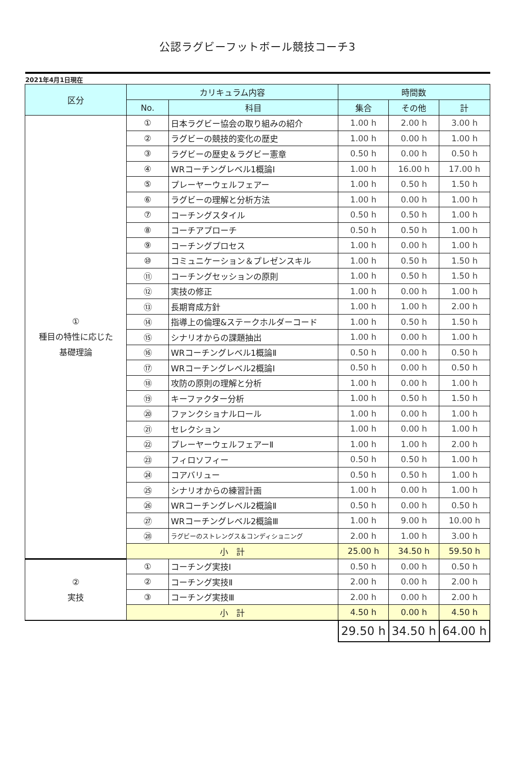公認ラグビーフットボール競技コーチ3
2021年4月1日現在
| 区分 | カリキュラム内容 | | 時間数 | | |
| --- | --- | --- | --- | --- | --- |
| | No. | 科目 | 集合 | その他 | 計 |
| ① 種目の特性に応じた 基礎理論 | ① | 日本ラグビー協会の取り組みの紹介 | 1.00 h | 2.00 h | 3.00 h |
| | ② | ラグビーの競技的変化の歴史 | 1.00 h | 0.00 h | 1.00 h |
| | ③ | ラグビーの歴史＆ラグビー憲章 | 0.50 h | 0.00 h | 0.50 h |
| | ④ | WRコーチングレベル1概論Ⅰ | 1.00 h | 16.00 h | 17.00 h |
| | ⑤ | プレーヤーウェルフェアー | 1.00 h | 0.50 h | 1.50 h |
| | ⑥ | ラグビーの理解と分析方法 | 1.00 h | 0.00 h | 1.00 h |
| | ⑦ | コーチングスタイル | 0.50 h | 0.50 h | 1.00 h |
| | ⑧ | コーチアプローチ | 0.50 h | 0.50 h | 1.00 h |
| | ⑨ | コーチングプロセス | 1.00 h | 0.00 h | 1.00 h |
| | ⑩ | コミュニケーション＆プレゼンスキル | 1.00 h | 0.50 h | 1.50 h |
| | ⑪ | コーチングセッションの原則 | 1.00 h | 0.50 h | 1.50 h |
| | ⑫ | 実技の修正 | 1.00 h | 0.00 h | 1.00 h |
| | ⑬ | 長期育成方針 | 1.00 h | 1.00 h | 2.00 h |
| | ⑭ | 指導上の倫理&ステークホルダーコード | 1.00 h | 0.50 h | 1.50 h |
| | ⑮ | シナリオからの課題抽出 | 1.00 h | 0.00 h | 1.00 h |
| | ⑯ | WRコーチングレベル1概論Ⅱ | 0.50 h | 0.00 h | 0.50 h |
| | ⑰ | WRコーチングレベル2概論Ⅰ | 0.50 h | 0.00 h | 0.50 h |
| | ⑱ | 攻防の原則の理解と分析 | 1.00 h | 0.00 h | 1.00 h |
| | ⑲ | キーファクター分析 | 1.00 h | 0.50 h | 1.50 h |
| | ⑳ | ファンクショナルロール | 1.00 h | 0.00 h | 1.00 h |
| | ㉑ | セレクション | 1.00 h | 0.00 h | 1.00 h |
| | ㉒ | プレーヤーウェルフェアーⅡ | 1.00 h | 1.00 h | 2.00 h |
| | ㉓ | フィロソフィー | 0.50 h | 0.50 h | 1.00 h |
| | ㉔ | コアバリュー | 0.50 h | 0.50 h | 1.00 h |
| | ㉕ | シナリオからの練習計画 | 1.00 h | 0.00 h | 1.00 h |
| | ㉖ | WRコーチングレベル2概論Ⅱ | 0.50 h | 0.00 h | 0.50 h |
| | ㉗ | WRコーチングレベル2概論Ⅲ | 1.00 h | 9.00 h | 10.00 h |
| | ㉘ | ラグビーのストレングス＆コンディショニング | 2.00 h | 1.00 h | 3.00 h |
| | 小 計 | | 25.00 h | 34.50 h | 59.50 h |
| ② 実技 | ① | コーチング実技Ⅰ | 0.50 h | 0.00 h | 0.50 h |
| | ② | コーチング実技Ⅱ | 2.00 h | 0.00 h | 2.00 h |
| | ③ | コーチング実技Ⅲ | 2.00 h | 0.00 h | 2.00 h |
| | 小 計 | | 4.50 h | 0.00 h | 4.50 h |
| | | | 29.50 h | 34.50 h | 64.00 h |